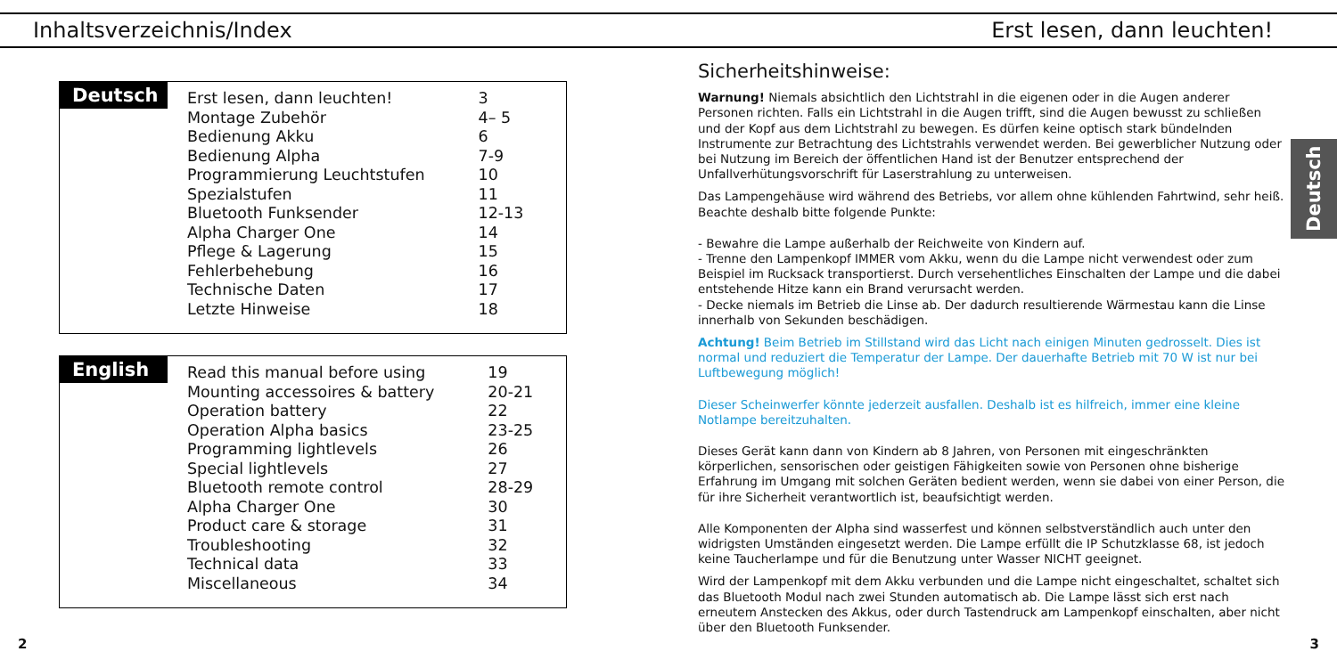Inhaltsverzeichnis/Index Erst lesen, dann leuchten!
Deutsch
| Erst lesen, dann leuchten! | 3 |
| Montage Zubehör | 4– 5 |
| Bedienung Akku | 6 |
| Bedienung Alpha | 7-9 |
| Programmierung Leuchtstufen | 10 |
| Spezialstufen | 11 |
| Bluetooth Funksender | 12-13 |
| Alpha Charger One | 14 |
| Pflege & Lagerung | 15 |
| Fehlerbehebung | 16 |
| Technische Daten | 17 |
| Letzte Hinweise | 18 |
English
| Read this manual before using | 19 |
| Mounting accessoires & battery | 20-21 |
| Operation battery | 22 |
| Operation Alpha basics | 23-25 |
| Programming lightlevels | 26 |
| Special lightlevels | 27 |
| Bluetooth remote control | 28-29 |
| Alpha Charger One | 30 |
| Product care & storage | 31 |
| Troubleshooting | 32 |
| Technical data | 33 |
| Miscellaneous | 34 |
Sicherheitshinweise:
Warnung! Niemals absichtlich den Lichtstrahl in die eigenen oder in die Augen anderer Personen richten. Falls ein Lichtstrahl in die Augen trifft, sind die Augen bewusst zu schließen und der Kopf aus dem Lichtstrahl zu bewegen. Es dürfen keine optisch stark bündelnden Instrumente zur Betrachtung des Lichtstrahls verwendet werden. Bei gewerblicher Nutzung oder bei Nutzung im Bereich der öffentlichen Hand ist der Benutzer entsprechend der Unfallverhütungsvorschrift für Laserstrahlung zu unterweisen.
Das Lampengehäuse wird während des Betriebs, vor allem ohne kühlenden Fahrtwind, sehr heiß. Beachte deshalb bitte folgende Punkte:
- Bewahre die Lampe außerhalb der Reichweite von Kindern auf.
- Trenne den Lampenkopf IMMER vom Akku, wenn du die Lampe nicht verwendest oder zum Beispiel im Rucksack transportierst. Durch versehentliches Einschalten der Lampe und die dabei entstehende Hitze kann ein Brand verursacht werden.
- Decke niemals im Betrieb die Linse ab. Der dadurch resultierende Wärmestau kann die Linse innerhalb von Sekunden beschädigen.
Achtung! Beim Betrieb im Stillstand wird das Licht nach einigen Minuten gedrosselt. Dies ist normal und reduziert die Temperatur der Lampe. Der dauerhafte Betrieb mit 70 W ist nur bei Luftbewegung möglich!
Dieser Scheinwerfer könnte jederzeit ausfallen. Deshalb ist es hilfreich, immer eine kleine Notlampe bereitzuhalten.
Dieses Gerät kann dann von Kindern ab 8 Jahren, von Personen mit eingeschränkten körperlichen, sensorischen oder geistigen Fähigkeiten sowie von Personen ohne bisherige Erfahrung im Umgang mit solchen Geräten bedient werden, wenn sie dabei von einer Person, die für ihre Sicherheit verantwortlich ist, beaufsichtigt werden.
Alle Komponenten der Alpha sind wasserfest und können selbstverständlich auch unter den widrigsten Umständen eingesetzt werden. Die Lampe erfüllt die IP Schutzklasse 68, ist jedoch keine Taucherlampe und für die Benutzung unter Wasser NICHT geeignet.
Wird der Lampenkopf mit dem Akku verbunden und die Lampe nicht eingeschaltet, schaltet sich das Bluetooth Modul nach zwei Stunden automatisch ab. Die Lampe lässt sich erst nach erneutem Anstecken des Akkus, oder durch Tastendruck am Lampenkopf einschalten, aber nicht über den Bluetooth Funksender.
Deutsch
2 3